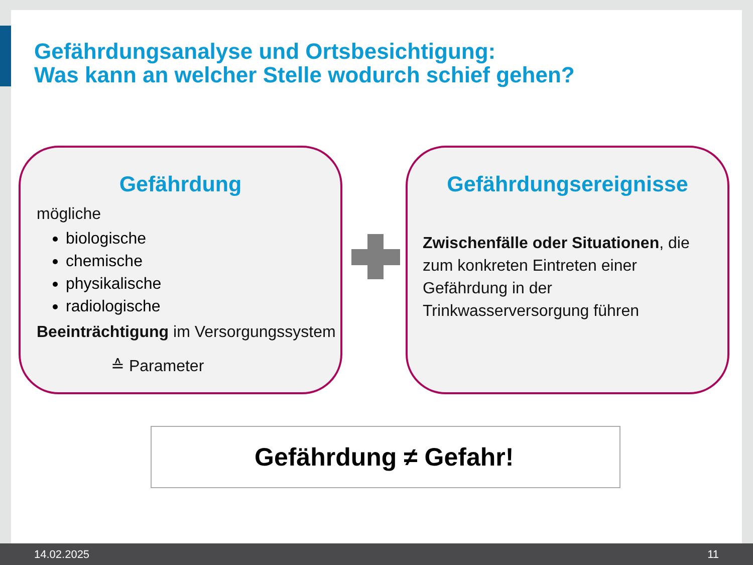Gefährdungsanalyse und Ortsbesichtigung:
Was kann an welcher Stelle wodurch schief gehen?
Gefährdung
mögliche
biologische
chemische
physikalische
radiologische
Beeinträchtigung im Versorgungssystem
≙ Parameter
Gefährdungsereignisse
Zwischenfälle oder Situationen, die zum konkreten Eintreten einer Gefährdung in der Trinkwasserversorgung führen
Gefährdung ≠ Gefahr!
14.02.2025 11